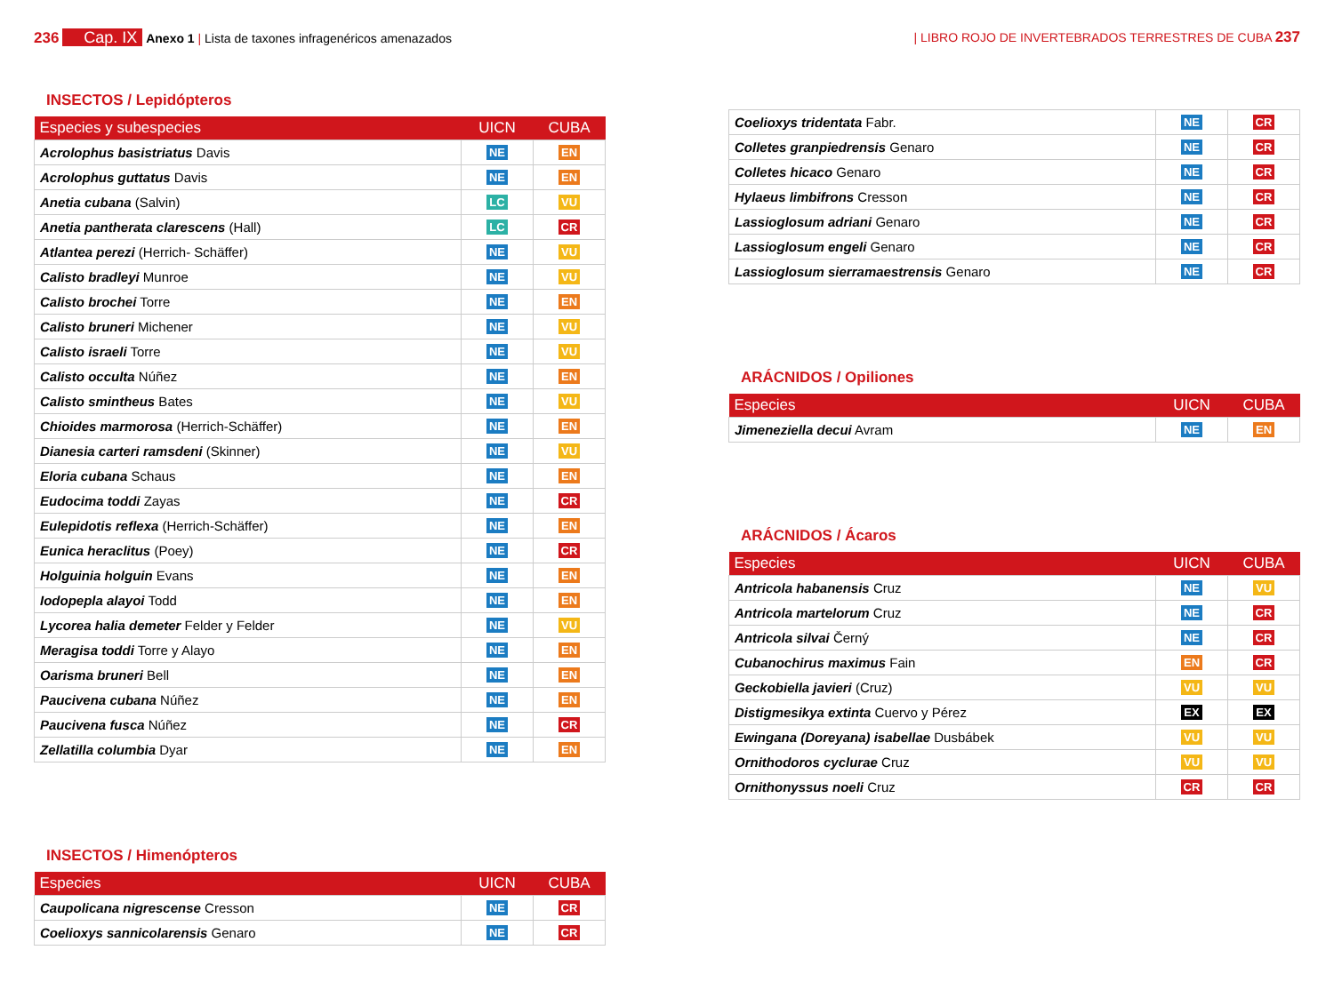236 Cap. IX Anexo 1 | Lista de taxones infragenéricos amenazados
| LIBRO ROJO DE INVERTEBRADOS TERRESTRES DE CUBA 237
INSECTOS / Lepidópteros
| Especies y subespecies | UICN | CUBA |
| --- | --- | --- |
| Acrolophus basistriatus Davis | NE | EN |
| Acrolophus guttatus Davis | NE | EN |
| Anetia cubana (Salvin) | LC | VU |
| Anetia pantherata clarescens (Hall) | LC | CR |
| Atlantea perezi (Herrich- Schäffer) | NE | VU |
| Calisto bradleyi Munroe | NE | VU |
| Calisto brochei Torre | NE | EN |
| Calisto bruneri Michener | NE | VU |
| Calisto israeli Torre | NE | VU |
| Calisto occulta Núñez | NE | EN |
| Calisto smintheus Bates | NE | VU |
| Chioides marmorosa (Herrich-Schäffer) | NE | EN |
| Dianesia carteri ramsdeni (Skinner) | NE | VU |
| Eloria cubana Schaus | NE | EN |
| Eudocima toddi Zayas | NE | CR |
| Eulepidotis reflexa (Herrich-Schäffer) | NE | EN |
| Eunica heraclitus (Poey) | NE | CR |
| Holguinia holguin Evans | NE | EN |
| Iodopepla alayoi Todd | NE | EN |
| Lycorea halia demeter Felder y Felder | NE | VU |
| Meragisa toddi Torre y Alayo | NE | EN |
| Oarisma bruneri Bell | NE | EN |
| Paucivena cubana Núñez | NE | EN |
| Paucivena fusca Núñez | NE | CR |
| Zellatilla columbia Dyar | NE | EN |
INSECTOS / Himenópteros
| Especies | UICN | CUBA |
| --- | --- | --- |
| Caupolicana nigrescense Cresson | NE | CR |
| Coelioxys sannicolarensis Genaro | NE | CR |
| Coelioxys tridentata Fabr. | NE | CR |
| Colletes granpiedrensis Genaro | NE | CR |
| Colletes hicaco Genaro | NE | CR |
| Hylaeus limbifrons Cresson | NE | CR |
| Lassioglosum adriani Genaro | NE | CR |
| Lassioglosum engeli Genaro | NE | CR |
| Lassioglosum sierramaestrensis Genaro | NE | CR |
ARÁCNIDOS / Opiliones
| Especies | UICN | CUBA |
| --- | --- | --- |
| Jimeneziella decui Avram | NE | EN |
ARÁCNIDOS / Ácaros
| Especies | UICN | CUBA |
| --- | --- | --- |
| Antricola habanensis Cruz | NE | VU |
| Antricola martelorum Cruz | NE | CR |
| Antricola silvai Černý | NE | CR |
| Cubanochirus maximus Fain | EN | CR |
| Geckobiella javieri (Cruz) | VU | VU |
| Distigmesikya extinta Cuervo y Pérez | EX | EX |
| Ewingana (Doreyana) isabellae Dusbábek | VU | VU |
| Ornithodoros cyclurae Cruz | VU | VU |
| Ornithonyssus noeli Cruz | CR | CR |